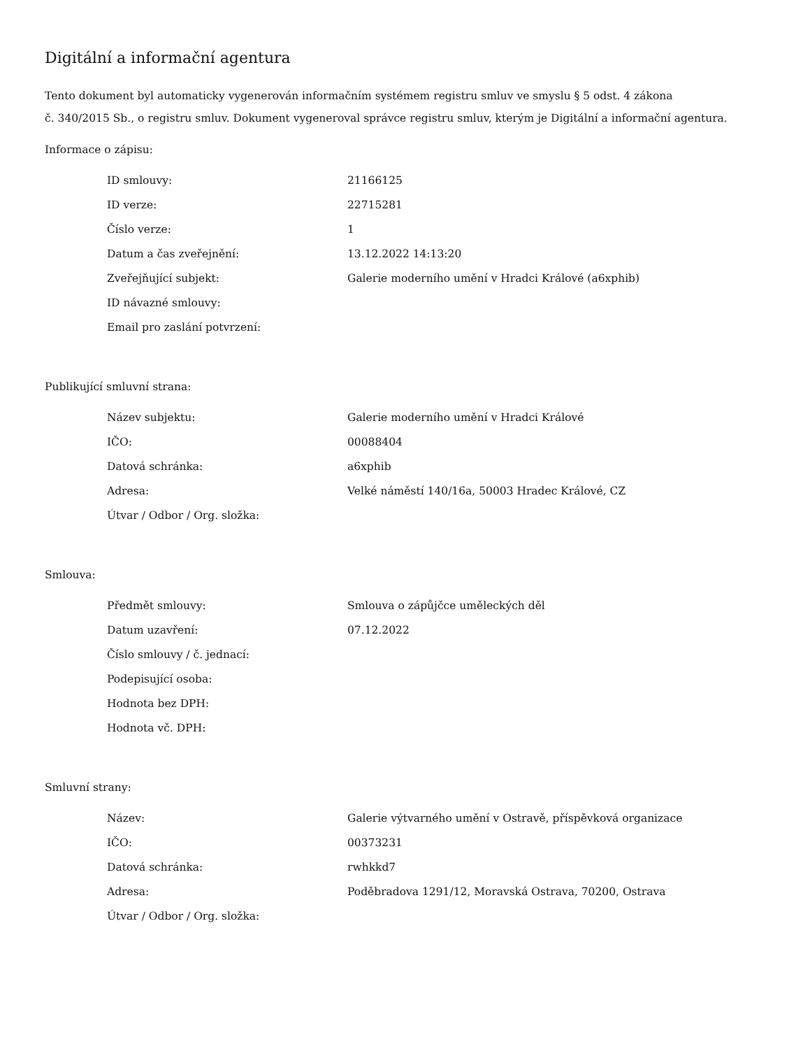Digitální a informační agentura
Tento dokument byl automaticky vygenerován informačním systémem registru smluv ve smyslu § 5 odst. 4 zákona
č. 340/2015 Sb., o registru smluv. Dokument vygeneroval správce registru smluv, kterým je Digitální a informační agentura.
Informace o zápisu:
| ID smlouvy: | 21166125 |
| ID verze: | 22715281 |
| Číslo verze: | 1 |
| Datum a čas zveřejnění: | 13.12.2022 14:13:20 |
| Zveřejňující subjekt: | Galerie moderního umění v Hradci Králové (a6xphib) |
| ID návazné smlouvy: | |
| Email pro zaslání potvrzení: | |
Publikující smluvní strana:
| Název subjektu: | Galerie moderního umění v Hradci Králové |
| IČO: | 00088404 |
| Datová schránka: | a6xphib |
| Adresa: | Velké náměstí 140/16a, 50003 Hradec Králové, CZ |
| Útvar / Odbor / Org. složka: | |
Smlouva:
| Předmět smlouvy: | Smlouva o zápůjčce uměleckých děl |
| Datum uzavření: | 07.12.2022 |
| Číslo smlouvy / č. jednací: | |
| Podepisující osoba: | |
| Hodnota bez DPH: | |
| Hodnota vč. DPH: | |
Smluvní strany:
| Název: | Galerie výtvarného umění v Ostravě, příspěvková organizace |
| IČO: | 00373231 |
| Datová schránka: | rwhkkd7 |
| Adresa: | Poděbradova 1291/12, Moravská Ostrava, 70200, Ostrava |
| Útvar / Odbor / Org. složka: | |